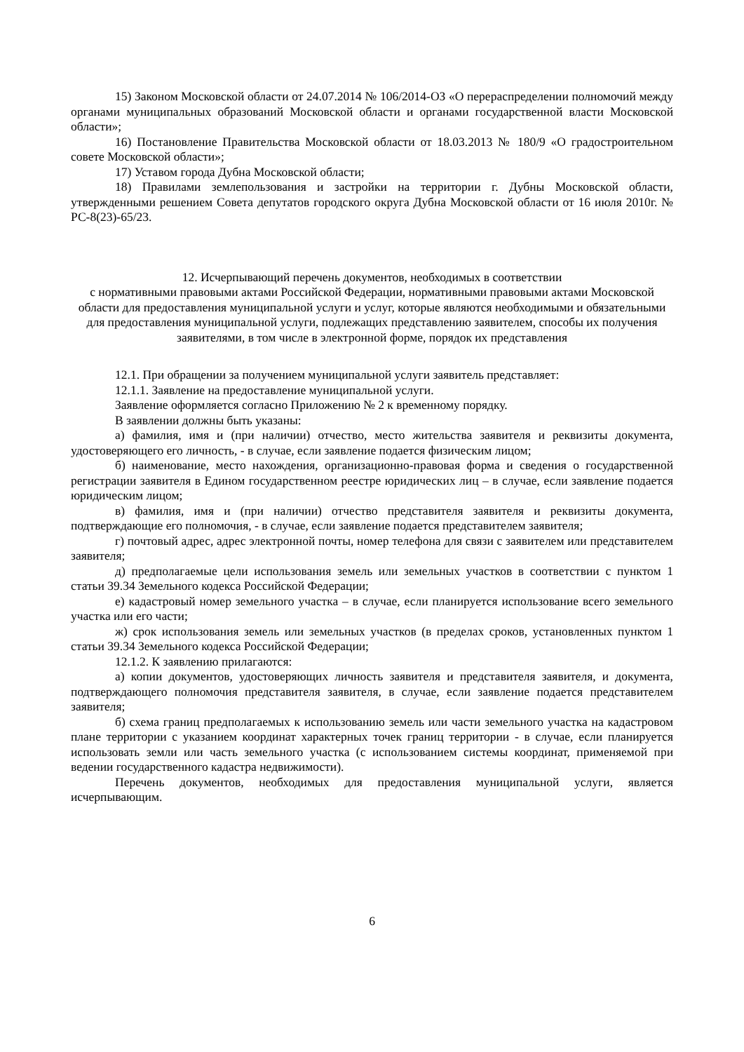15) Законом Московской области от 24.07.2014 № 106/2014-ОЗ «О перераспределении полномочий между органами муниципальных образований Московской области и органами государственной власти Московской области»;
16) Постановление Правительства Московской области от 18.03.2013 № 180/9 «О градостроительном совете Московской области»;
17) Уставом города Дубна Московской области;
18) Правилами землепользования и застройки на территории г. Дубны Московской области, утвержденными решением Совета депутатов городского округа Дубна Московской области от 16 июля 2010г. № РС-8(23)-65/23.
12. Исчерпывающий перечень документов, необходимых в соответствии
с нормативными правовыми актами Российской Федерации, нормативными правовыми актами Московской области для предоставления муниципальной услуги и услуг, которые являются необходимыми и обязательными для предоставления муниципальной услуги, подлежащих представлению заявителем, способы их получения заявителями, в том числе в электронной форме, порядок их представления
12.1. При обращении за получением муниципальной услуги заявитель представляет:
12.1.1. Заявление на предоставление муниципальной услуги.
Заявление оформляется согласно Приложению № 2 к временному порядку.
В заявлении должны быть указаны:
а) фамилия, имя и (при наличии) отчество, место жительства заявителя и реквизиты документа, удостоверяющего его личность, - в случае, если заявление подается физическим лицом;
б) наименование, место нахождения, организационно-правовая форма и сведения о государственной регистрации заявителя в Едином государственном реестре юридических лиц – в случае, если заявление подается юридическим лицом;
в) фамилия, имя и (при наличии) отчество представителя заявителя и реквизиты документа, подтверждающие его полномочия, - в случае, если заявление подается представителем заявителя;
г) почтовый адрес, адрес электронной почты, номер телефона для связи с заявителем или представителем заявителя;
д) предполагаемые цели использования земель или земельных участков в соответствии с пунктом 1 статьи 39.34 Земельного кодекса Российской Федерации;
е) кадастровый номер земельного участка – в случае, если планируется использование всего земельного участка или его части;
ж) срок использования земель или земельных участков (в пределах сроков, установленных пунктом 1 статьи 39.34 Земельного кодекса Российской Федерации;
12.1.2. К заявлению прилагаются:
а) копии документов, удостоверяющих личность заявителя и представителя заявителя, и документа, подтверждающего полномочия представителя заявителя, в случае, если заявление подается представителем заявителя;
б) схема границ предполагаемых к использованию земель или части земельного участка на кадастровом плане территории с указанием координат характерных точек границ территории - в случае, если планируется использовать земли или часть земельного участка (с использованием системы координат, применяемой при ведении государственного кадастра недвижимости).
Перечень документов, необходимых для предоставления муниципальной услуги, является исчерпывающим.
6